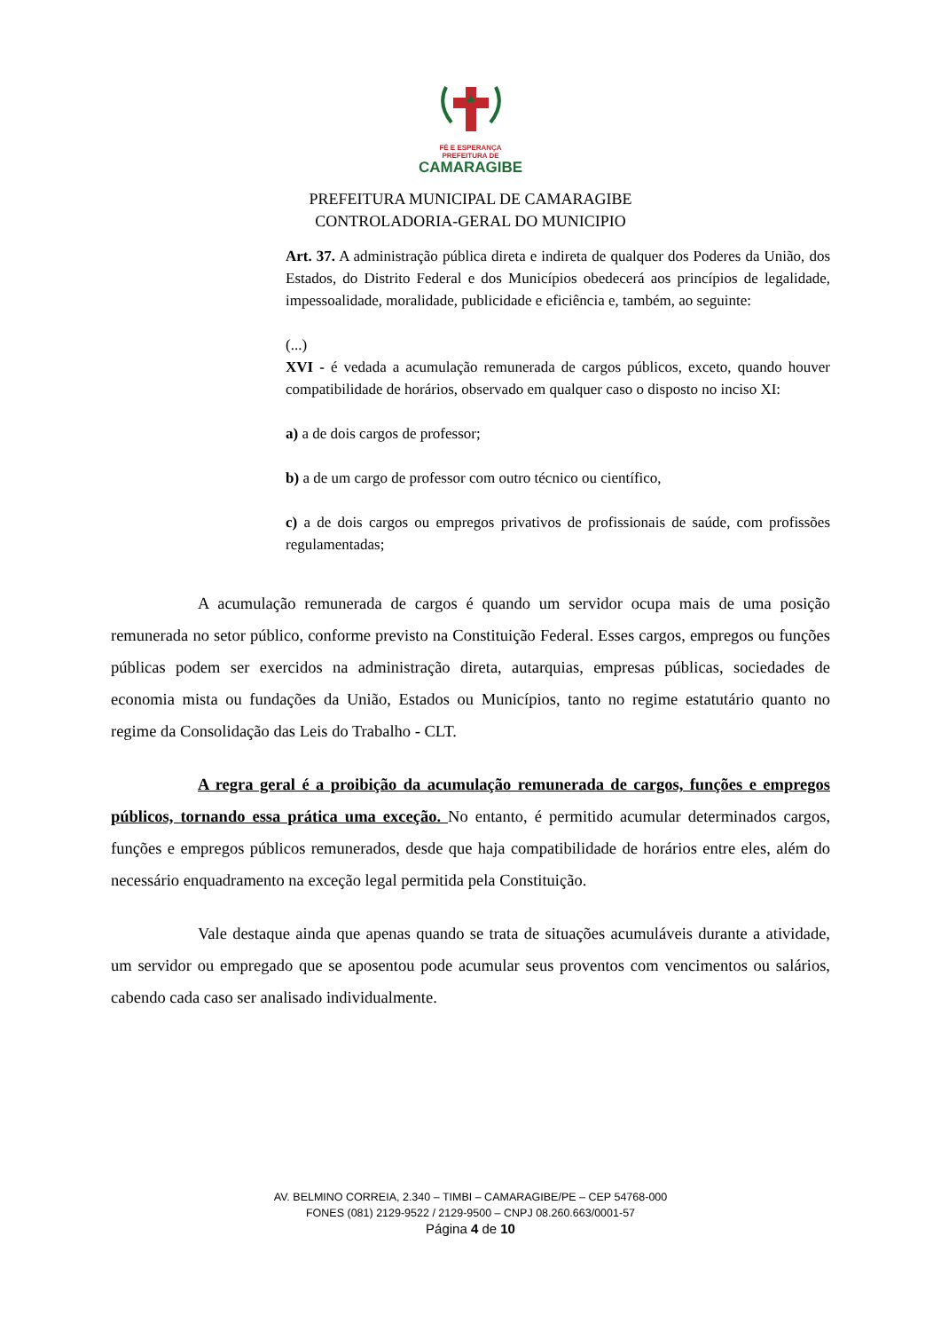FÉ E ESPERANÇA
PREFEITURA DE
CAMARAGIBE
PREFEITURA MUNICIPAL DE CAMARAGIBE
CONTROLADORIA-GERAL DO MUNICIPIO
Art. 37. A administração pública direta e indireta de qualquer dos Poderes da União, dos Estados, do Distrito Federal e dos Municípios obedecerá aos princípios de legalidade, impessoalidade, moralidade, publicidade e eficiência e, também, ao seguinte:
(...)
XVI - é vedada a acumulação remunerada de cargos públicos, exceto, quando houver compatibilidade de horários, observado em qualquer caso o disposto no inciso XI:
a) a de dois cargos de professor;
b) a de um cargo de professor com outro técnico ou científico,
c) a de dois cargos ou empregos privativos de profissionais de saúde, com profissões regulamentadas;
A acumulação remunerada de cargos é quando um servidor ocupa mais de uma posição remunerada no setor público, conforme previsto na Constituição Federal. Esses cargos, empregos ou funções públicas podem ser exercidos na administração direta, autarquias, empresas públicas, sociedades de economia mista ou fundações da União, Estados ou Municípios, tanto no regime estatutário quanto no regime da Consolidação das Leis do Trabalho - CLT.
A regra geral é a proibição da acumulação remunerada de cargos, funções e empregos públicos, tornando essa prática uma exceção. No entanto, é permitido acumular determinados cargos, funções e empregos públicos remunerados, desde que haja compatibilidade de horários entre eles, além do necessário enquadramento na exceção legal permitida pela Constituição.
Vale destaque ainda que apenas quando se trata de situações acumuláveis durante a atividade, um servidor ou empregado que se aposentou pode acumular seus proventos com vencimentos ou salários, cabendo cada caso ser analisado individualmente.
AV. BELMINO CORREIA, 2.340 – TIMBI – CAMARAGIBE/PE – CEP 54768-000
FONES (081) 2129-9522 / 2129-9500 – CNPJ 08.260.663/0001-57
Página 4 de 10